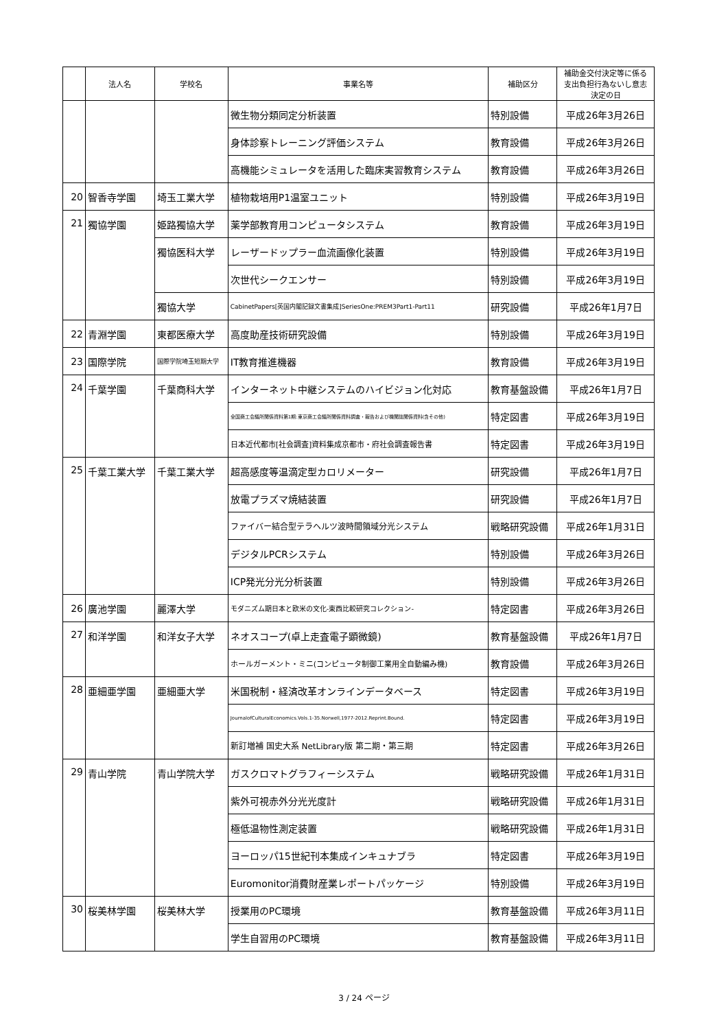| | 法人名 | 学校名 | 事業名等 | 補助区分 | 補助金交付決定等に係る 支出負担行為ないし意志 決定の日 |
| --- | --- | --- | --- | --- | --- |
| | | | 微生物分類同定分析装置 | 特別設備 | 平成26年3月26日 |
| | | | 身体診察トレーニング評価システム | 教育設備 | 平成26年3月26日 |
| | | | 高機能シミュレータを活用した臨床実習教育システム | 教育設備 | 平成26年3月26日 |
| 20 | 智香寺学園 | 埼玉工業大学 | 植物栽培用P1温室ユニット | 特別設備 | 平成26年3月19日 |
| 21 | 獨協学園 | 姫路獨協大学 | 薬学部教育用コンピュータシステム | 教育設備 | 平成26年3月19日 |
| | | 獨協医科大学 | レーザードップラー血流画像化装置 | 特別設備 | 平成26年3月19日 |
| | | | 次世代シークエンサー | 特別設備 | 平成26年3月19日 |
| | | 獨協大学 | CabinetPapers[英国内閣記録文書集成]SeriesOne:PREM3Part1-Part11 | 研究設備 | 平成26年1月7日 |
| 22 | 青淵学園 | 東都医療大学 | 高度助産技術研究設備 | 特別設備 | 平成26年3月19日 |
| 23 | 国際学院 | 国際学院埼玉短期大学 | IT教育推進機器 | 教育設備 | 平成26年3月19日 |
| 24 | 千葉学園 | 千葉商科大学 | インターネット中継システムのハイビジョン化対応 | 教育基盤設備 | 平成26年1月7日 |
| | | | 全国商工会議所関係資料第1期:東京商工会議所関係資料調査・報告および機関誌関係資料(含その他) | 特定図書 | 平成26年3月19日 |
| | | | 日本近代都市[社会調査]資料集成京都市・府社会調査報告書 | 特定図書 | 平成26年3月19日 |
| 25 | 千葉工業大学 | 千葉工業大学 | 超高感度等温滴定型カロリメーター | 研究設備 | 平成26年1月7日 |
| | | | 放電プラズマ焼結装置 | 研究設備 | 平成26年1月7日 |
| | | | ファイバー結合型テラヘルツ波時間領域分光システム | 戦略研究設備 | 平成26年1月31日 |
| | | | デジタルPCRシステム | 特別設備 | 平成26年3月26日 |
| | | | ICP発光分光分析装置 | 特別設備 | 平成26年3月26日 |
| 26 | 廣池学園 | 麗澤大学 | モダニズム期日本と欧米の文化-東西比較研究コレクション- | 特定図書 | 平成26年3月26日 |
| 27 | 和洋学園 | 和洋女子大学 | ネオスコープ(卓上走査電子顕微鏡) | 教育基盤設備 | 平成26年1月7日 |
| | | | ホールガーメント・ミニ(コンピュータ制御工業用全自動編み機) | 教育設備 | 平成26年3月26日 |
| 28 | 亜細亜学園 | 亜細亜大学 | 米国税制・経済改革オンラインデータベース | 特定図書 | 平成26年3月19日 |
| | | | JournalofCulturalEconomics.Vols.1-35.Norwell,1977-2012.Reprint.Bound. | 特定図書 | 平成26年3月19日 |
| | | | 新訂増補 国史大系 NetLibrary版 第二期・第三期 | 特定図書 | 平成26年3月26日 |
| 29 | 青山学院 | 青山学院大学 | ガスクロマトグラフィーシステム | 戦略研究設備 | 平成26年1月31日 |
| | | | 紫外可視赤外分光光度計 | 戦略研究設備 | 平成26年1月31日 |
| | | | 極低温物性測定装置 | 戦略研究設備 | 平成26年1月31日 |
| | | | ヨーロッパ15世紀刊本集成インキュナブラ | 特定図書 | 平成26年3月19日 |
| | | | Euromonitor消費財産業レポートパッケージ | 特別設備 | 平成26年3月19日 |
| 30 | 桜美林学園 | 桜美林大学 | 授業用のPC環境 | 教育基盤設備 | 平成26年3月11日 |
| | | | 学生自習用のPC環境 | 教育基盤設備 | 平成26年3月11日 |
3 / 24 ページ